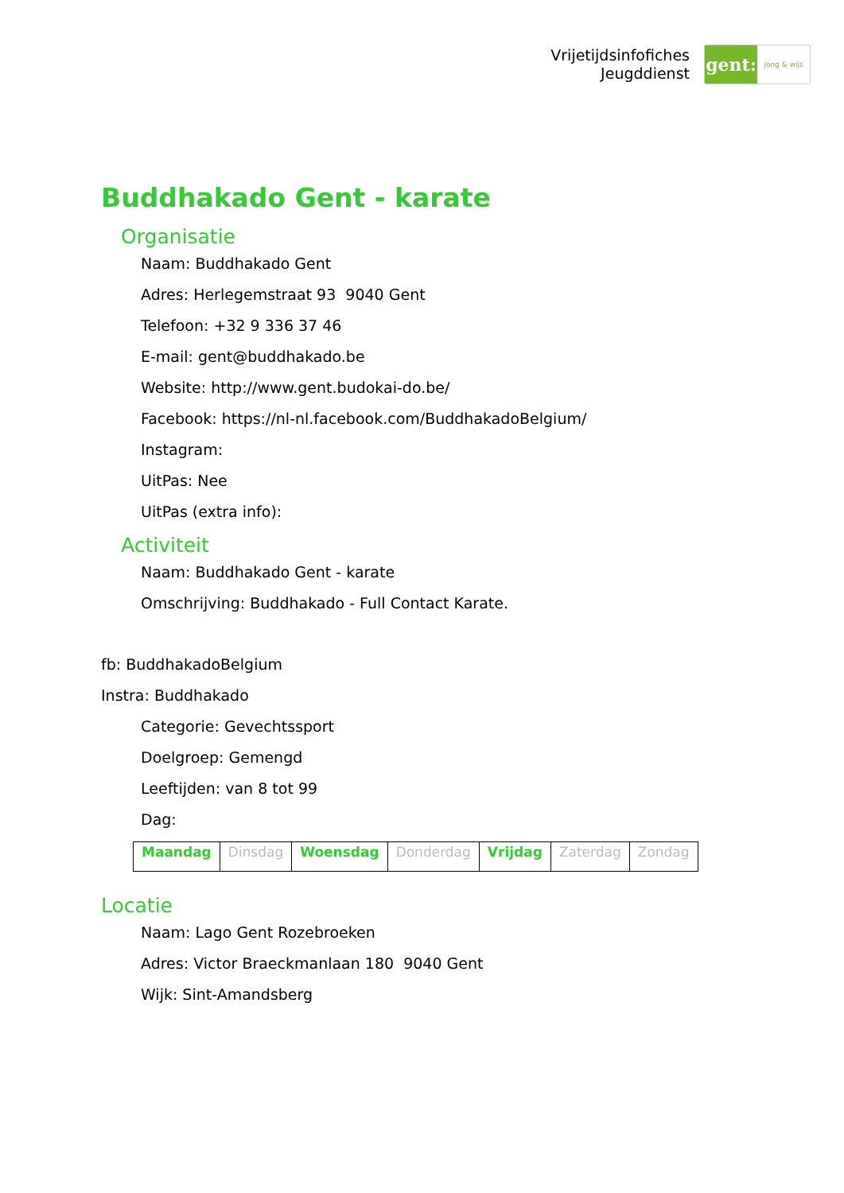Vrijetijdsinfofiches
Jeugddienst
gent:
jong & wijs
Buddhakado Gent - karate
Organisatie
Naam: Buddhakado Gent
Adres: Herlegemstraat 93 9040 Gent
Telefoon: +32 9 336 37 46
E-mail: gent@buddhakado.be
Website: http://www.gent.budokai-do.be/
Facebook: https://nl-nl.facebook.com/BuddhakadoBelgium/
Instagram:
UitPas: Nee
UitPas (extra info):
Activiteit
Naam: Buddhakado Gent - karate
Omschrijving: Buddhakado - Full Contact Karate.
fb: BuddhakadoBelgium
Instra: Buddhakado
Categorie: Gevechtssport
Doelgroep: Gemengd
Leeftijden: van 8 tot 99
Dag:
| Maandag | Dinsdag | Woensdag | Donderdag | Vrijdag | Zaterdag | Zondag |
Locatie
Naam: Lago Gent Rozebroeken
Adres: Victor Braeckmanlaan 180 9040 Gent
Wijk: Sint-Amandsberg